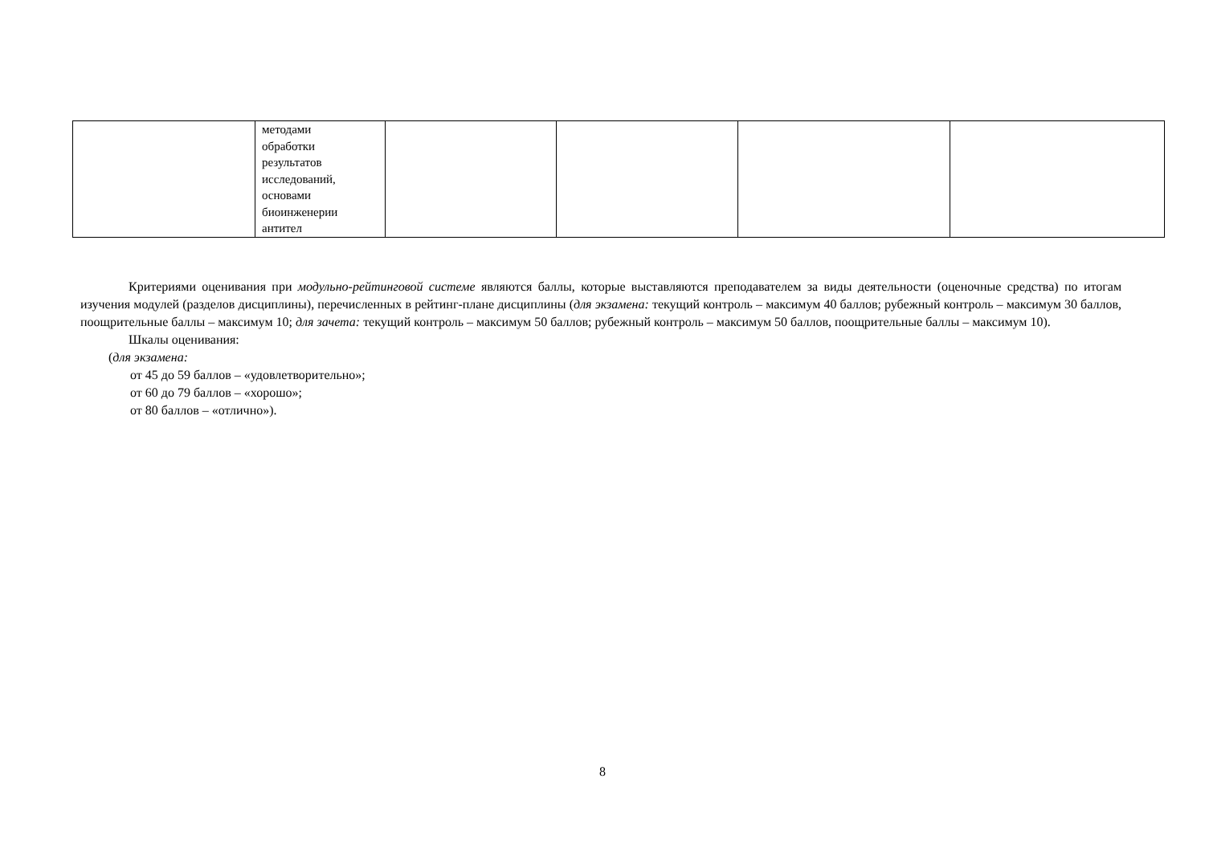| | методами обработки результатов исследований, основами биоинженерии антител | | | | |
Критериями оценивания при модульно-рейтинговой системе являются баллы, которые выставляются преподавателем за виды деятельности (оценочные средства) по итогам изучения модулей (разделов дисциплины), перечисленных в рейтинг-плане дисциплины (для экзамена: текущий контроль – максимум 40 баллов; рубежный контроль – максимум 30 баллов, поощрительные баллы – максимум 10; для зачета: текущий контроль – максимум 50 баллов; рубежный контроль – максимум 50 баллов, поощрительные баллы – максимум 10).
Шкалы оценивания:
(для экзамена:
от 45 до 59 баллов – «удовлетворительно»;
от 60 до 79 баллов – «хорошо»;
от 80 баллов – «отлично»).
8